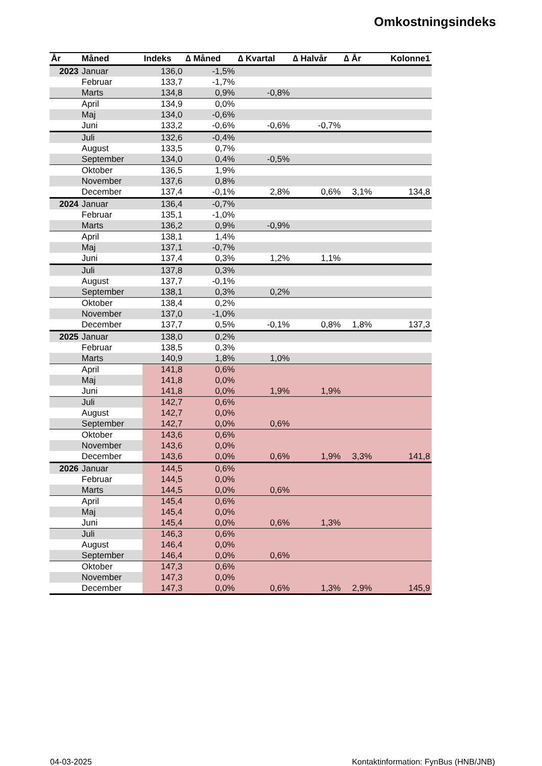Omkostningsindeks
| År | Måned | Indeks | ∆ Måned | ∆ Kvartal | ∆ Halvår | ∆ År | Kolonne1 |
| --- | --- | --- | --- | --- | --- | --- | --- |
| 2023 | Januar | 136,0 | -1,5% | | | | |
| | Februar | 133,7 | -1,7% | | | | |
| | Marts | 134,8 | 0,9% | -0,8% | | | |
| | April | 134,9 | 0,0% | | | | |
| | Maj | 134,0 | -0,6% | | | | |
| | Juni | 133,2 | -0,6% | -0,6% | -0,7% | | |
| | Juli | 132,6 | -0,4% | | | | |
| | August | 133,5 | 0,7% | | | | |
| | September | 134,0 | 0,4% | -0,5% | | | |
| | Oktober | 136,5 | 1,9% | | | | |
| | November | 137,6 | 0,8% | | | | |
| | December | 137,4 | -0,1% | 2,8% | 0,6% | 3,1% | 134,8 |
| 2024 | Januar | 136,4 | -0,7% | | | | |
| | Februar | 135,1 | -1,0% | | | | |
| | Marts | 136,2 | 0,9% | -0,9% | | | |
| | April | 138,1 | 1,4% | | | | |
| | Maj | 137,1 | -0,7% | | | | |
| | Juni | 137,4 | 0,3% | 1,2% | 1,1% | | |
| | Juli | 137,8 | 0,3% | | | | |
| | August | 137,7 | -0,1% | | | | |
| | September | 138,1 | 0,3% | 0,2% | | | |
| | Oktober | 138,4 | 0,2% | | | | |
| | November | 137,0 | -1,0% | | | | |
| | December | 137,7 | 0,5% | -0,1% | 0,8% | 1,8% | 137,3 |
| 2025 | Januar | 138,0 | 0,2% | | | | |
| | Februar | 138,5 | 0,3% | | | | |
| | Marts | 140,9 | 1,8% | 1,0% | | | |
| | April | 141,8 | 0,6% | | | | |
| | Maj | 141,8 | 0,0% | | | | |
| | Juni | 141,8 | 0,0% | 1,9% | 1,9% | | |
| | Juli | 142,7 | 0,6% | | | | |
| | August | 142,7 | 0,0% | | | | |
| | September | 142,7 | 0,0% | 0,6% | | | |
| | Oktober | 143,6 | 0,6% | | | | |
| | November | 143,6 | 0,0% | | | | |
| | December | 143,6 | 0,0% | 0,6% | 1,9% | 3,3% | 141,8 |
| 2026 | Januar | 144,5 | 0,6% | | | | |
| | Februar | 144,5 | 0,0% | | | | |
| | Marts | 144,5 | 0,0% | 0,6% | | | |
| | April | 145,4 | 0,6% | | | | |
| | Maj | 145,4 | 0,0% | | | | |
| | Juni | 145,4 | 0,0% | 0,6% | 1,3% | | |
| | Juli | 146,3 | 0,6% | | | | |
| | August | 146,4 | 0,0% | | | | |
| | September | 146,4 | 0,0% | 0,6% | | | |
| | Oktober | 147,3 | 0,6% | | | | |
| | November | 147,3 | 0,0% | | | | |
| | December | 147,3 | 0,0% | 0,6% | 1,3% | 2,9% | 145,9 |
04-03-2025
Kontaktinformation: FynBus (HNB/JNB)